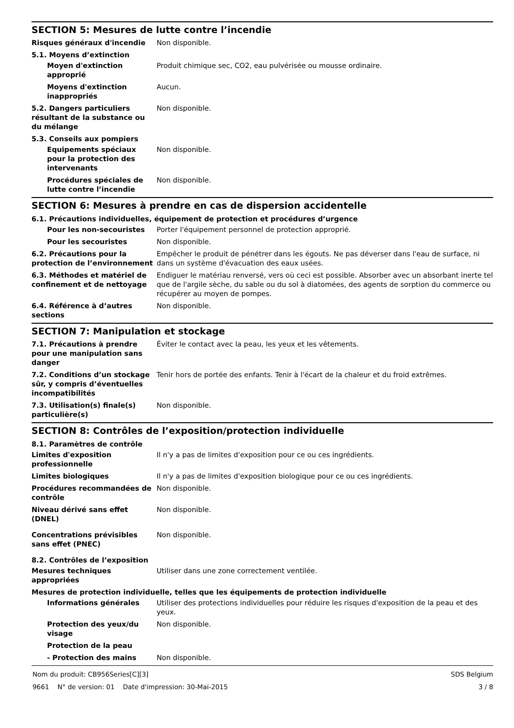SECTION 5: Mesures de lutte contre l’incendie
Risques généraux d'incendie Non disponible.
5.1. Moyens d’extinction
Moyen d'extinction approprié
Produit chimique sec, CO2, eau pulvérisée ou mousse ordinaire.
Moyens d'extinction inappropriés
Aucun.
5.2. Dangers particuliers résultant de la substance ou du mélange
Non disponible.
5.3. Conseils aux pompiers
Equipements spéciaux pour la protection des intervenants
Non disponible.
Procédures spéciales de lutte contre l’incendie
Non disponible.
SECTION 6: Mesures à prendre en cas de dispersion accidentelle
6.1. Précautions individuelles, équipement de protection et procédures d’urgence
Pour les non-secouristes Porter l'équipement personnel de protection approprié.
Pour les secouristes Non disponible.
6.2. Précautions pour la protection de l’environnement
Empêcher le produit de pénétrer dans les égouts. Ne pas déverser dans l'eau de surface, ni dans un système d'évacuation des eaux usées.
6.3. Méthodes et matériel de confinement et de nettoyage
Endiguer le matériau renversé, vers où ceci est possible. Absorber avec un absorbant inerte tel que de l'argile sèche, du sable ou du sol à diatomées, des agents de sorption du commerce ou récupérer au moyen de pompes.
6.4. Référence à d’autres sections
Non disponible.
SECTION 7: Manipulation et stockage
7.1. Précautions à prendre pour une manipulation sans danger
Éviter le contact avec la peau, les yeux et les vêtements.
7.2. Conditions d’un stockage sûr, y compris d’éventuelles incompatibilités
Tenir hors de portée des enfants. Tenir à l'écart de la chaleur et du froid extrêmes.
7.3. Utilisation(s) finale(s) particulière(s)
Non disponible.
SECTION 8: Contrôles de l’exposition/protection individuelle
8.1. Paramètres de contrôle
Limites d'exposition professionnelle
Il n'y a pas de limites d'exposition pour ce ou ces ingrédients.
Limites biologiques Il n'y a pas de limites d'exposition biologique pour ce ou ces ingrédients.
Procédures recommandées de contrôle
Non disponible.
Niveau dérivé sans effet (DNEL)
Non disponible.
Concentrations prévisibles sans effet (PNEC)
Non disponible.
8.2. Contrôles de l’exposition
Mesures techniques appropriées
Utiliser dans une zone correctement ventilée.
Mesures de protection individuelle, telles que les équipements de protection individuelle
Informations générales Utiliser des protections individuelles pour réduire les risques d'exposition de la peau et des yeux.
Protection des yeux/du visage
Non disponible.
Protection de la peau
- Protection des mains Non disponible.
Nom du produit: CB956Series[C][3]
9661 N° de version: 01 Date d'impression: 30-Mai-2015
SDS Belgium
3 / 8